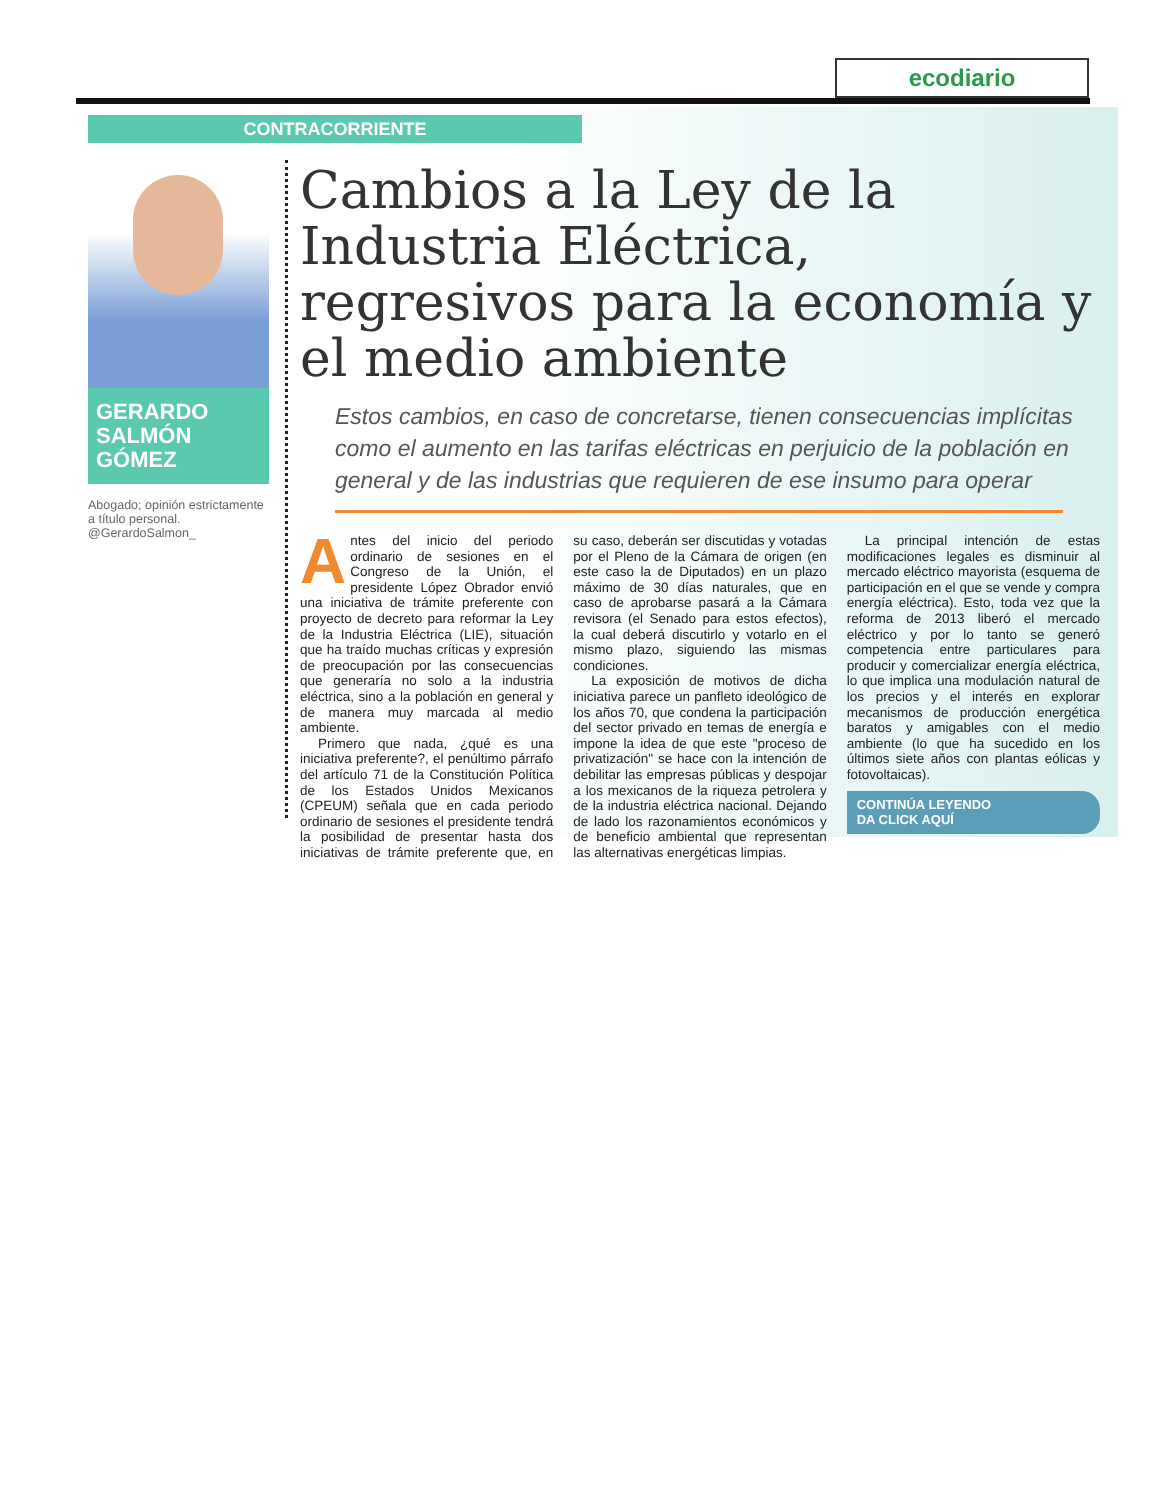ecodiario
CONTRACORRIENTE
GERARDO
SALMÓN
GÓMEZ
Abogado; opinión estrictamente a título personal.
@GerardoSalmon_
Cambios a la Ley de la Industria Eléctrica, regresivos para la economía y el medio ambiente
Estos cambios, en caso de concretarse, tienen consecuencias implícitas como el aumento en las tarifas eléctricas en perjuicio de la población en general y de las industrias que requieren de ese insumo para operar
Antes del inicio del periodo ordinario de sesiones en el Congreso de la Unión, el presidente López Obrador envió una iniciativa de trámite preferente con proyecto de decreto para reformar la Ley de la Industria Eléctrica (LIE), situación que ha traído muchas críticas y expresión de preocupación por las consecuencias que generaría no solo a la industria eléctrica, sino a la población en general y de manera muy marcada al medio ambiente.
Primero que nada, ¿qué es una iniciativa preferente?, el penúltimo párrafo del artículo 71 de la Constitución Política de los Estados Unidos Mexicanos (CPEUM) señala que en cada periodo ordinario de sesiones el presidente tendrá la posibilidad de presentar hasta dos iniciativas de trámite preferente que, en su caso, deberán ser discutidas y votadas por el Pleno de la Cámara de origen (en este caso la de Diputados) en un plazo máximo de 30 días naturales, que en caso de aprobarse pasará a la Cámara revisora (el Senado para estos efectos), la cual deberá discutirlo y votarlo en el mismo plazo, siguiendo las mismas condiciones.
La exposición de motivos de dicha iniciativa parece un panfleto ideológico de los años 70, que condena la participación del sector privado en temas de energía e impone la idea de que este "proceso de privatización" se hace con la intención de debilitar las empresas públicas y despojar a los mexicanos de la riqueza petrolera y de la industria eléctrica nacional. Dejando de lado los razonamientos económicos y de beneficio ambiental que representan las alternativas energéticas limpias.
La principal intención de estas modificaciones legales es disminuir al mercado eléctrico mayorista (esquema de participación en el que se vende y compra energía eléctrica). Esto, toda vez que la reforma de 2013 liberó el mercado eléctrico y por lo tanto se generó competencia entre particulares para producir y comercializar energía eléctrica, lo que implica una modulación natural de los precios y el interés en explorar mecanismos de producción energética baratos y amigables con el medio ambiente (lo que ha sucedido en los últimos siete años con plantas eólicas y fotovoltaicas).
CONTINÚA LEYENDO
DA CLICK AQUÍ